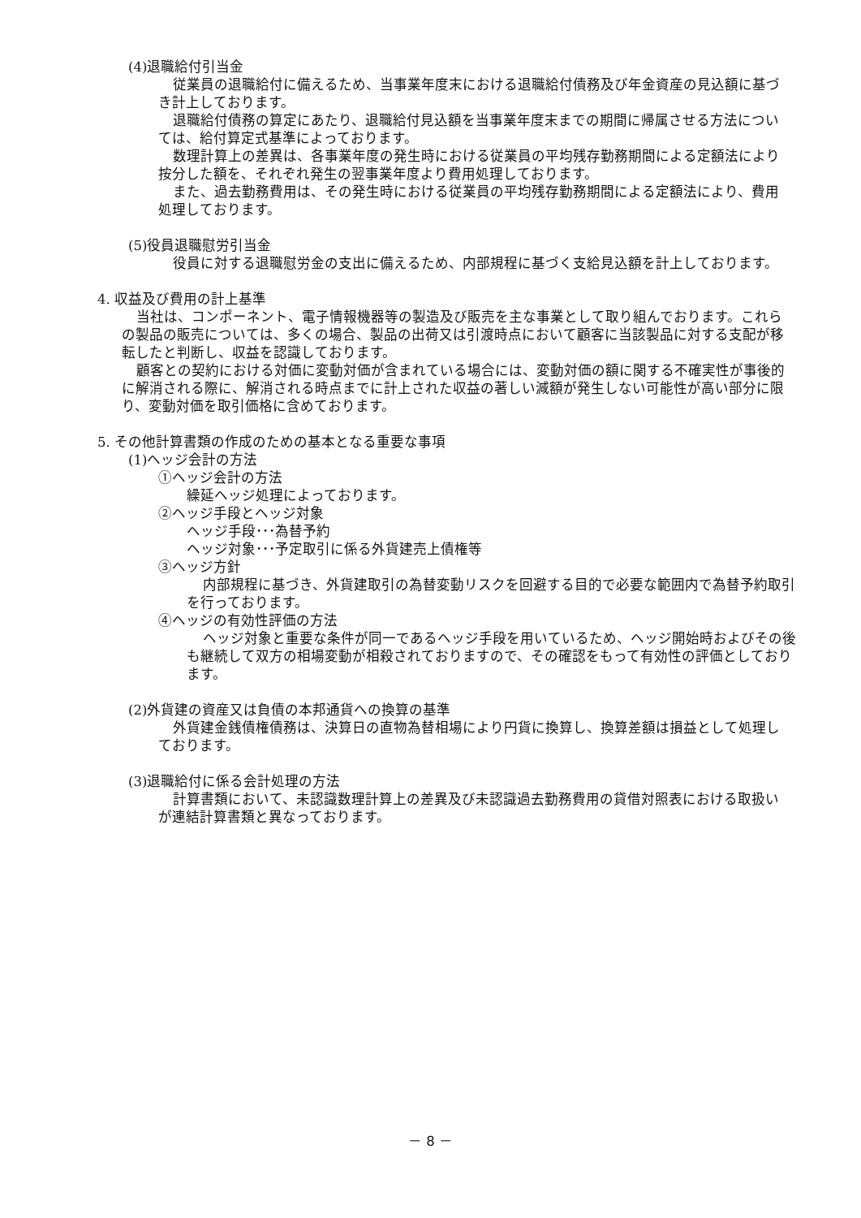(4)退職給付引当金
従業員の退職給付に備えるため、当事業年度末における退職給付債務及び年金資産の見込額に基づき計上しております。
退職給付債務の算定にあたり、退職給付見込額を当事業年度末までの期間に帰属させる方法については、給付算定式基準によっております。
数理計算上の差異は、各事業年度の発生時における従業員の平均残存勤務期間による定額法により按分した額を、それぞれ発生の翌事業年度より費用処理しております。
また、過去勤務費用は、その発生時における従業員の平均残存勤務期間による定額法により、費用処理しております。
(5)役員退職慰労引当金
役員に対する退職慰労金の支出に備えるため、内部規程に基づく支給見込額を計上しております。
4. 収益及び費用の計上基準
当社は、コンポーネント、電子情報機器等の製造及び販売を主な事業として取り組んでおります。これらの製品の販売については、多くの場合、製品の出荷又は引渡時点において顧客に当該製品に対する支配が移転したと判断し、収益を認識しております。
顧客との契約における対価に変動対価が含まれている場合には、変動対価の額に関する不確実性が事後的に解消される際に、解消される時点までに計上された収益の著しい減額が発生しない可能性が高い部分に限り、変動対価を取引価格に含めております。
5. その他計算書類の作成のための基本となる重要な事項
(1)ヘッジ会計の方法
①ヘッジ会計の方法
繰延ヘッジ処理によっております。
②ヘッジ手段とヘッジ対象
ヘッジ手段･･･為替予約
ヘッジ対象･･･予定取引に係る外貨建売上債権等
③ヘッジ方針
内部規程に基づき、外貨建取引の為替変動リスクを回避する目的で必要な範囲内で為替予約取引を行っております。
④ヘッジの有効性評価の方法
ヘッジ対象と重要な条件が同一であるヘッジ手段を用いているため、ヘッジ開始時およびその後も継続して双方の相場変動が相殺されておりますので、その確認をもって有効性の評価としております。
(2)外貨建の資産又は負債の本邦通貨への換算の基準
外貨建金銭債権債務は、決算日の直物為替相場により円貨に換算し、換算差額は損益として処理しております。
(3)退職給付に係る会計処理の方法
計算書類において、未認識数理計算上の差異及び未認識過去勤務費用の貸借対照表における取扱いが連結計算書類と異なっております。
－ 8 －